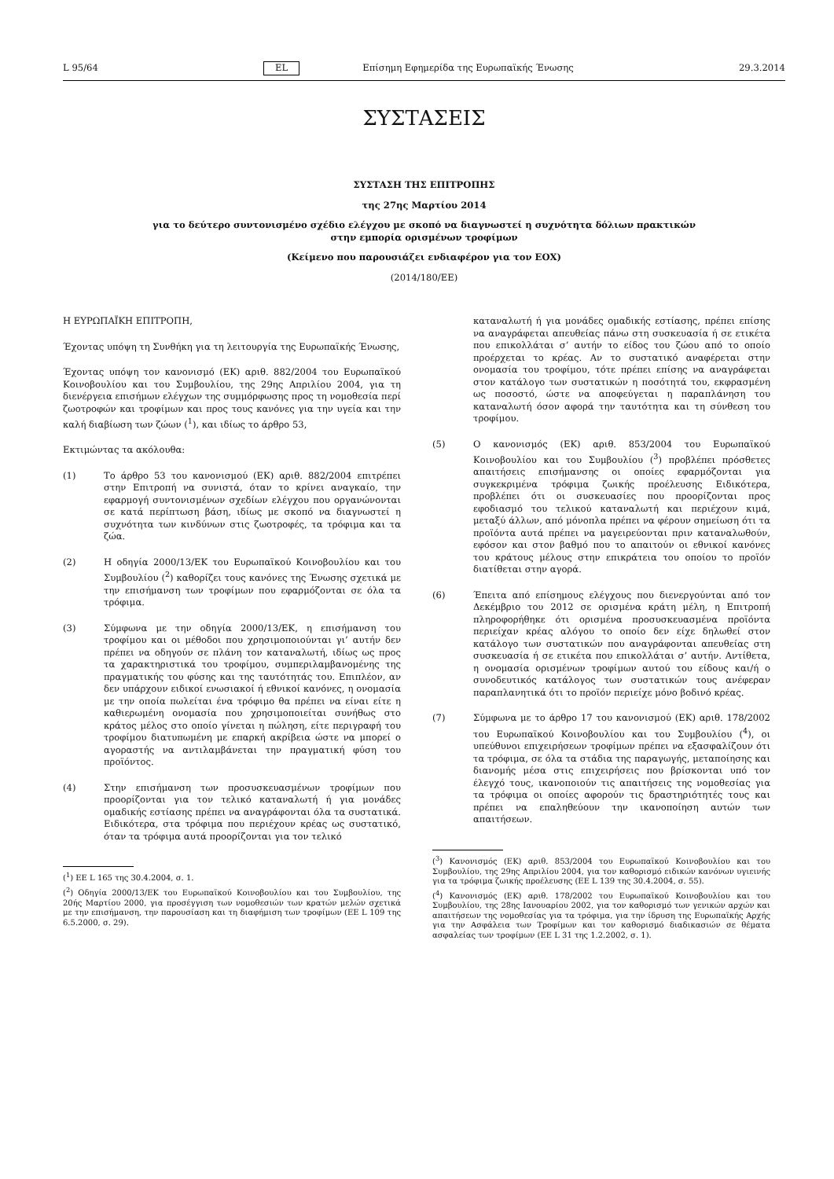L 95/64 EL Επίσημη Εφημερίδα της Ευρωπαϊκής Ένωσης 29.3.2014
ΣΥΣΤΑΣΕΙΣ
ΣΥΣΤΑΣΗ ΤΗΣ ΕΠΙΤΡΟΠΗΣ
της 27ης Μαρτίου 2014
για το δεύτερο συντονισμένο σχέδιο ελέγχου με σκοπό να διαγνωστεί η συχνότητα δόλιων πρακτικών
στην εμπορία ορισμένων τροφίμων
(Κείμενο που παρουσιάζει ενδιαφέρον για τον ΕΟΧ)
(2014/180/ΕΕ)
Η ΕΥΡΩΠΑΪΚΗ ΕΠΙΤΡΟΠΗ,
Έχοντας υπόψη τη Συνθήκη για τη λειτουργία της Ευρωπαϊκής Ένωσης,
Έχοντας υπόψη τον κανονισμό (ΕΚ) αριθ. 882/2004 του Ευρωπαϊκού Κοινοβουλίου και του Συμβουλίου, της 29ης Απριλίου 2004, για τη διενέργεια επισήμων ελέγχων της συμμόρφωσης προς τη νομοθεσία περί ζωοτροφών και τροφίμων και προς τους κανόνες για την υγεία και την καλή διαβίωση των ζώων (<sup>1</sup>), και ιδίως το άρθρο 53,
Εκτιμώντας τα ακόλουθα:
(1) Το άρθρο 53 του κανονισμού (ΕΚ) αριθ. 882/2004 επιτρέπει στην Επιτροπή να συνιστά, όταν το κρίνει αναγκαίο, την εφαρμογή συντονισμένων σχεδίων ελέγχου που οργανώνονται σε κατά περίπτωση βάση, ιδίως με σκοπό να διαγνωστεί η συχνότητα των κινδύνων στις ζωοτροφές, τα τρόφιμα και τα ζώα.
(2) Η οδηγία 2000/13/ΕΚ του Ευρωπαϊκού Κοινοβουλίου και του Συμβουλίου (<sup>2</sup>) καθορίζει τους κανόνες της Ένωσης σχετικά με την επισήμανση των τροφίμων που εφαρμόζονται σε όλα τα τρόφιμα.
(3) Σύμφωνα με την οδηγία 2000/13/ΕΚ, η επισήμανση του τροφίμου και οι μέθοδοι που χρησιμοποιούνται γι’ αυτήν δεν πρέπει να οδηγούν σε πλάνη τον καταναλωτή, ιδίως ως προς τα χαρακτηριστικά του τροφίμου, συμπεριλαμβανομένης της πραγματικής του φύσης και της ταυτότητάς του. Επιπλέον, αν δεν υπάρχουν ειδικοί ενωσιακοί ή εθνικοί κανόνες, η ονομασία με την οποία πωλείται ένα τρόφιμο θα πρέπει να είναι είτε η καθιερωμένη ονομασία που χρησιμοποιείται συνήθως στο κράτος μέλος στο οποίο γίνεται η πώληση, είτε περιγραφή του τροφίμου διατυπωμένη με επαρκή ακρίβεια ώστε να μπορεί ο αγοραστής να αντιλαμβάνεται την πραγματική φύση του προϊόντος.
(4) Στην επισήμανση των προσυσκευασμένων τροφίμων που προορίζονται για τον τελικό καταναλωτή ή για μονάδες ομαδικής εστίασης πρέπει να αναγράφονται όλα τα συστατικά. Ειδικότερα, στα τρόφιμα που περιέχουν κρέας ως συστατικό, όταν τα τρόφιμα αυτά προορίζονται για τον τελικό
(<sup>1</sup>) ΕΕ L 165 της 30.4.2004, σ. 1.
(<sup>2</sup>) Οδηγία 2000/13/ΕΚ του Ευρωπαϊκού Κοινοβουλίου και του Συμβουλίου, της 20ής Μαρτίου 2000, για προσέγγιση των νομοθεσιών των κρατών μελών σχετικά με την επισήμανση, την παρουσίαση και τη διαφήμιση των τροφίμων (ΕΕ L 109 της 6.5.2000, σ. 29).
καταναλωτή ή για μονάδες ομαδικής εστίασης, πρέπει επίσης να αναγράφεται απευθείας πάνω στη συσκευασία ή σε ετικέτα που επικολλάται σ’ αυτήν το είδος του ζώου από το οποίο προέρχεται το κρέας. Αν το συστατικό αναφέρεται στην ονομασία του τροφίμου, τότε πρέπει επίσης να αναγράφεται στον κατάλογο των συστατικών η ποσότητά του, εκφρασμένη ως ποσοστό, ώστε να αποφεύγεται η παραπλάνηση του καταναλωτή όσον αφορά την ταυτότητα και τη σύνθεση του τροφίμου.
(5) Ο κανονισμός (ΕΚ) αριθ. 853/2004 του Ευρωπαϊκού Κοινοβουλίου και του Συμβουλίου (<sup>3</sup>) προβλέπει πρόσθετες απαιτήσεις επισήμανσης οι οποίες εφαρμόζονται για συγκεκριμένα τρόφιμα ζωικής προέλευσης Ειδικότερα, προβλέπει ότι οι συσκευασίες που προορίζονται προς εφοδιασμό του τελικού καταναλωτή και περιέχουν κιμά, μεταξύ άλλων, από μόνοπλα πρέπει να φέρουν σημείωση ότι τα προϊόντα αυτά πρέπει να μαγειρεύονται πριν καταναλωθούν, εφόσον και στον βαθμό που το απαιτούν οι εθνικοί κανόνες του κράτους μέλους στην επικράτεια του οποίου το προϊόν διατίθεται στην αγορά.
(6) Έπειτα από επίσημους ελέγχους που διενεργούνται από τον Δεκέμβριο του 2012 σε ορισμένα κράτη μέλη, η Επιτροπή πληροφορήθηκε ότι ορισμένα προσυσκευασμένα προϊόντα περιείχαν κρέας αλόγου το οποίο δεν είχε δηλωθεί στον κατάλογο των συστατικών που αναγράφονται απευθείας στη συσκευασία ή σε ετικέτα που επικολλάται σ’ αυτήν. Αντίθετα, η ονομασία ορισμένων τροφίμων αυτού του είδους και/ή ο συνοδευτικός κατάλογος των συστατικών τους ανέφεραν παραπλανητικά ότι το προϊόν περιείχε μόνο βοδινό κρέας.
(7) Σύμφωνα με το άρθρο 17 του κανονισμού (ΕΚ) αριθ. 178/2002 του Ευρωπαϊκού Κοινοβουλίου και του Συμβουλίου (<sup>4</sup>), οι υπεύθυνοι επιχειρήσεων τροφίμων πρέπει να εξασφαλίζουν ότι τα τρόφιμα, σε όλα τα στάδια της παραγωγής, μεταποίησης και διανομής μέσα στις επιχειρήσεις που βρίσκονται υπό τον έλεγχό τους, ικανοποιούν τις απαιτήσεις της νομοθεσίας για τα τρόφιμα οι οποίες αφορούν τις δραστηριότητές τους και πρέπει να επαληθεύουν την ικανοποίηση αυτών των απαιτήσεων.
(<sup>3</sup>) Κανονισμός (ΕΚ) αριθ. 853/2004 του Ευρωπαϊκού Κοινοβουλίου και του Συμβουλίου, της 29ης Απριλίου 2004, για τον καθορισμό ειδικών κανόνων υγιεινής για τα τρόφιμα ζωικής προέλευσης (ΕΕ L 139 της 30.4.2004, σ. 55).
(<sup>4</sup>) Κανονισμός (ΕΚ) αριθ. 178/2002 του Ευρωπαϊκού Κοινοβουλίου και του Συμβουλίου, της 28ης Ιανουαρίου 2002, για τον καθορισμό των γενικών αρχών και απαιτήσεων της νομοθεσίας για τα τρόφιμα, για την ίδρυση της Ευρωπαϊκής Αρχής για την Ασφάλεια των Τροφίμων και τον καθορισμό διαδικασιών σε θέματα ασφαλείας των τροφίμων (ΕΕ L 31 της 1.2.2002, σ. 1).